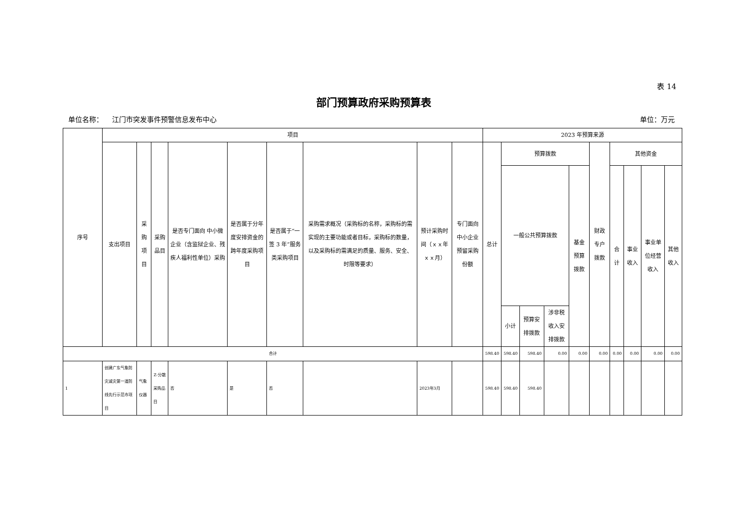表 14
部门预算政府采购预算表
单位名称： 江门市突发事件预警信息发布中心 单位：万元
| 序号 | 项目 | | | | | | | | | 2023 年预算来源 | | | | | | | | | |
| --- | --- | --- | --- | --- | --- | --- | --- | --- | --- | --- | --- | --- | --- | --- | --- | --- | --- | --- | --- |
| | 支出项目 | 采购项目 | 采购品目 | 是否专门面向 中小微企业（含监狱企业、残疾人福利性单位）采购 | 是否属于分年度安排资金的跨年度采购项目 | 是否属于“一签 3 年”服务类采购项目 | 采购需求概况（采购标的名称，采购标的需实现的主要功能或者目标，采购标的数量，以及采购标的需满足的质量、服务、安全、时限等要求） | 预计采购时间（ｘｘ年ｘｘ月） | 专门面向中小企业预留采购份额 | 总计 | 预算拨款 | | | | 财政专户拨款 | 其他资金 | | | |
| | | | | | | | | | | | 一般公共预算拨款 | | | 基金预算拨款 | | 合计 | 事业收入 | 事业单位经营收入 | 其他收入 |
| | | | | | | | | | | | 小计 | 预算安排拨款 | 涉非税收入安排拨款 | | | | | | |
| 合计 | | | | | | | | | | 598.40 | 598.40 | 598.40 | 0.00 | 0.00 | 0.00 | 0.00 | 0.00 | 0.00 | 0.00 |
| 1 | 创建广东气象防灾减灾第一道防线先行示范市项目 | 气象仪器 | Z-分散采购品目 | 否 | 是 | 否 | | 2023年3月 | | 598.40 | 598.40 | 598.40 | | | | | | | |